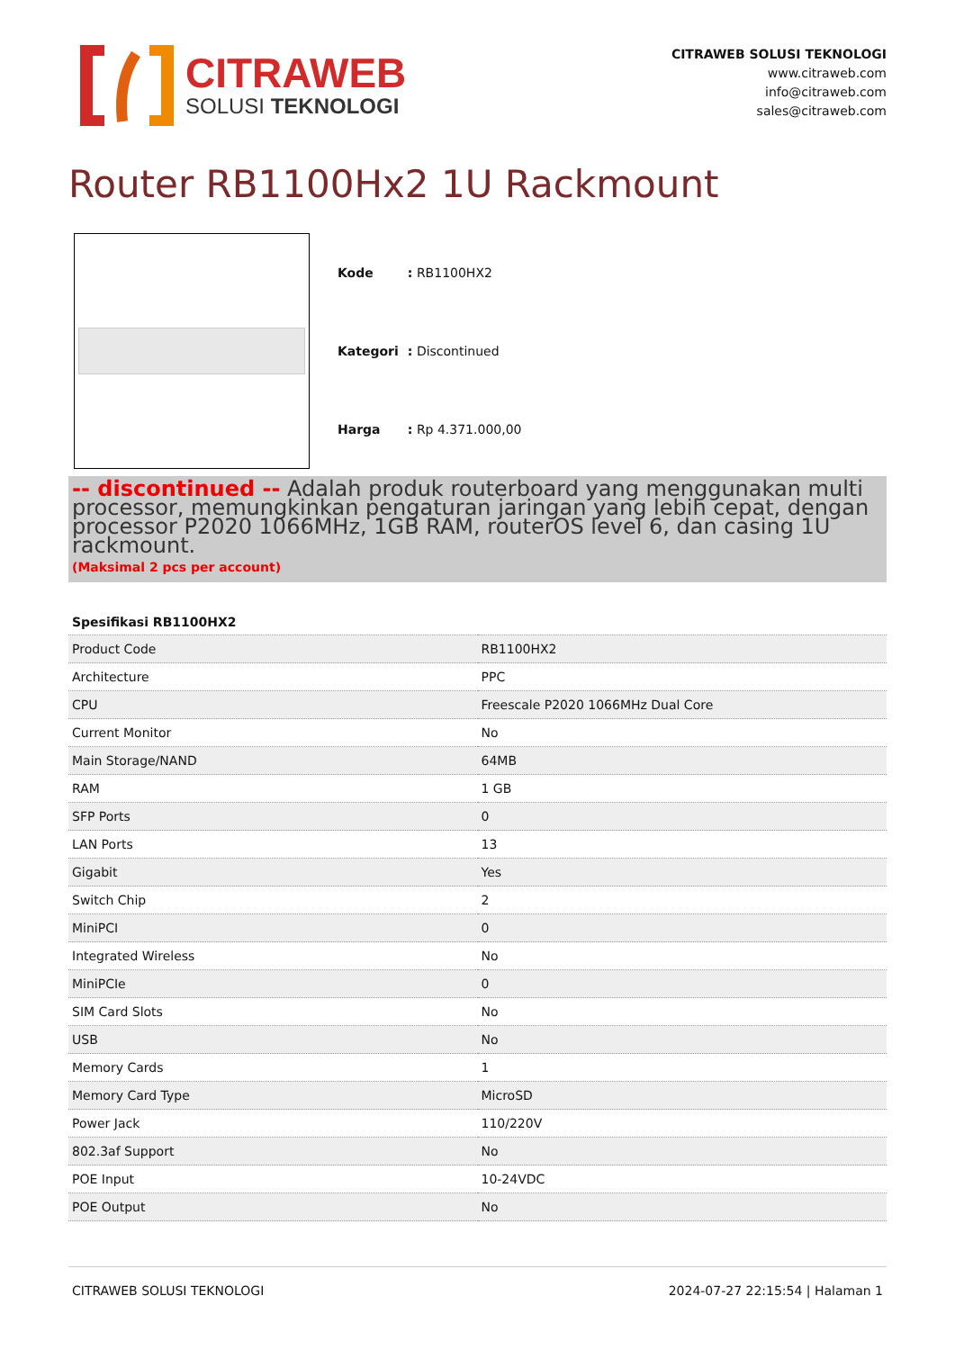CITRAWEB
SOLUSI TEKNOLOGI
CITRAWEB SOLUSI TEKNOLOGI
www.citraweb.com
info@citraweb.com
sales@citraweb.com
Router RB1100Hx2 1U Rackmount
| Kode | : RB1100HX2 |
| Kategori | : Discontinued |
| Harga | : Rp 4.371.000,00 |
-- discontinued -- Adalah produk routerboard yang menggunakan multi processor, memungkinkan pengaturan jaringan yang lebih cepat, dengan processor P2020 1066MHz, 1GB RAM, routerOS level 6, dan casing 1U rackmount.
(Maksimal 2 pcs per account)
| Spesifikasi RB1100HX2 | |
| --- | --- |
| Product Code | RB1100HX2 |
| Architecture | PPC |
| CPU | Freescale P2020 1066MHz Dual Core |
| Current Monitor | No |
| Main Storage/NAND | 64MB |
| RAM | 1 GB |
| SFP Ports | 0 |
| LAN Ports | 13 |
| Gigabit | Yes |
| Switch Chip | 2 |
| MiniPCI | 0 |
| Integrated Wireless | No |
| MiniPCIe | 0 |
| SIM Card Slots | No |
| USB | No |
| Memory Cards | 1 |
| Memory Card Type | MicroSD |
| Power Jack | 110/220V |
| 802.3af Support | No |
| POE Input | 10-24VDC |
| POE Output | No |
CITRAWEB SOLUSI TEKNOLOGI 2024-07-27 22:15:54 | Halaman 1